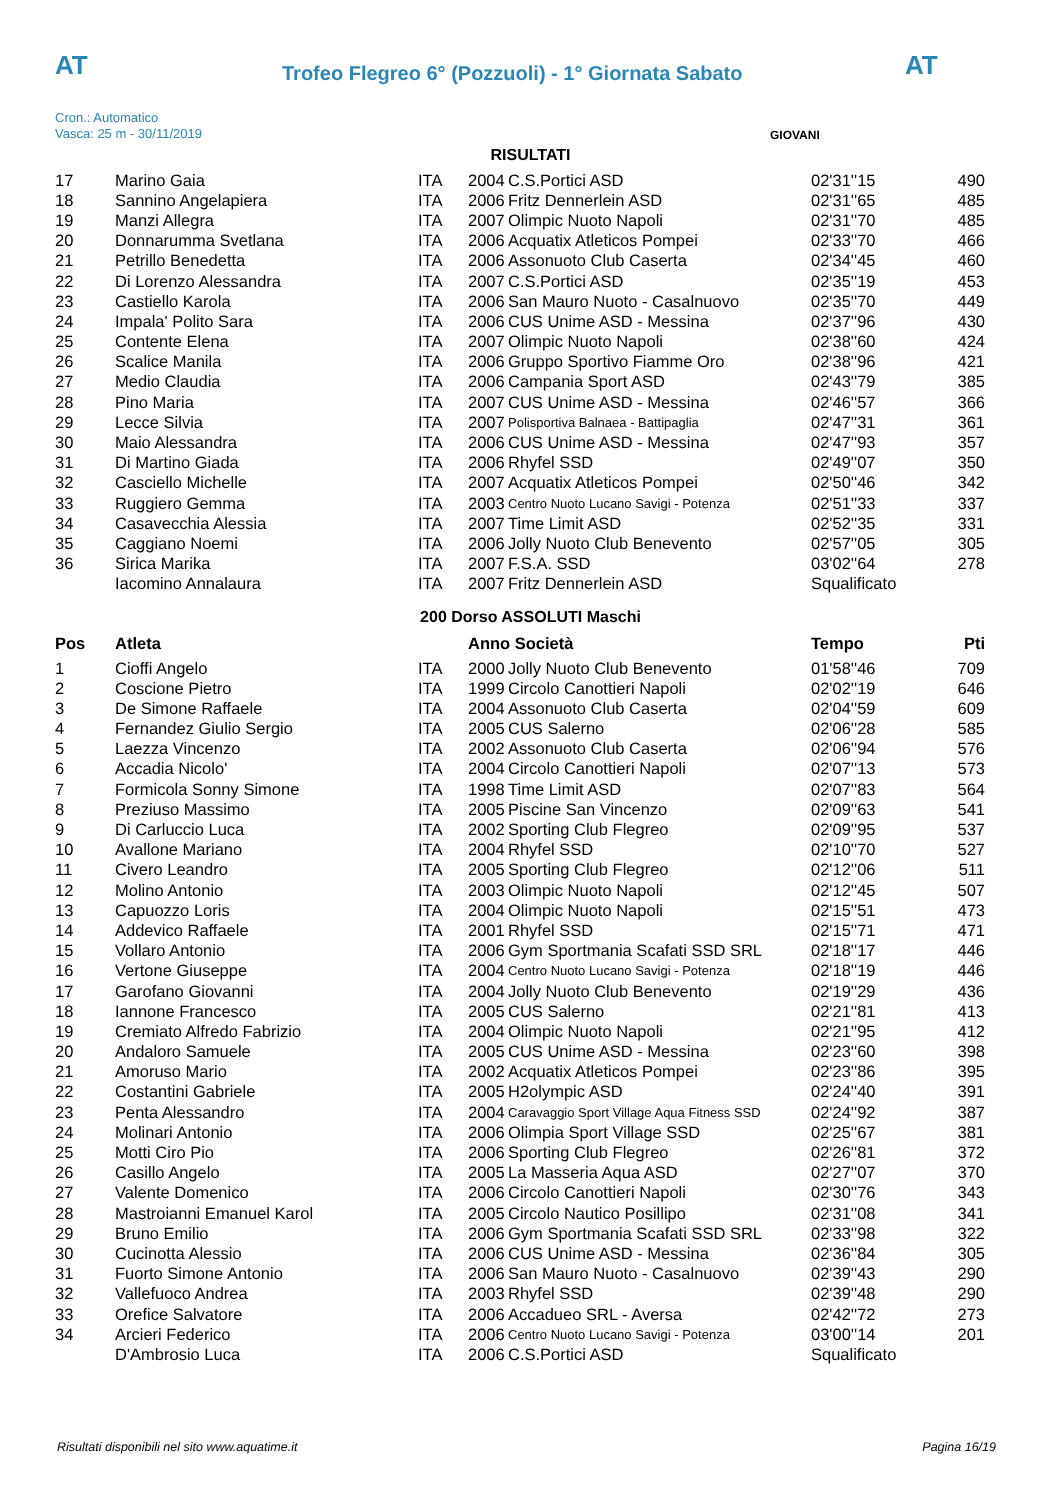AT
Trofeo Flegreo 6° (Pozzuoli) - 1° Giornata Sabato
AT
Cron.: Automatico
Vasca: 25 m - 30/11/2019
GIOVANI
RISULTATI
| 17 | Marino Gaia | ITA | 2004 | C.S.Portici ASD | 02'31''15 | 490 |
| 18 | Sannino Angelapiera | ITA | 2006 | Fritz Dennerlein ASD | 02'31''65 | 485 |
| 19 | Manzi Allegra | ITA | 2007 | Olimpic Nuoto Napoli | 02'31''70 | 485 |
| 20 | Donnarumma Svetlana | ITA | 2006 | Acquatix Atleticos Pompei | 02'33''70 | 466 |
| 21 | Petrillo Benedetta | ITA | 2006 | Assonuoto Club Caserta | 02'34''45 | 460 |
| 22 | Di Lorenzo Alessandra | ITA | 2007 | C.S.Portici ASD | 02'35''19 | 453 |
| 23 | Castiello Karola | ITA | 2006 | San Mauro Nuoto - Casalnuovo | 02'35''70 | 449 |
| 24 | Impala' Polito Sara | ITA | 2006 | CUS Unime ASD - Messina | 02'37''96 | 430 |
| 25 | Contente Elena | ITA | 2007 | Olimpic Nuoto Napoli | 02'38''60 | 424 |
| 26 | Scalice Manila | ITA | 2006 | Gruppo Sportivo Fiamme Oro | 02'38''96 | 421 |
| 27 | Medio Claudia | ITA | 2006 | Campania Sport ASD | 02'43''79 | 385 |
| 28 | Pino Maria | ITA | 2007 | CUS Unime ASD - Messina | 02'46''57 | 366 |
| 29 | Lecce Silvia | ITA | 2007 | Polisportiva Balnaea - Battipaglia | 02'47''31 | 361 |
| 30 | Maio Alessandra | ITA | 2006 | CUS Unime ASD - Messina | 02'47''93 | 357 |
| 31 | Di Martino Giada | ITA | 2006 | Rhyfel SSD | 02'49''07 | 350 |
| 32 | Casciello Michelle | ITA | 2007 | Acquatix Atleticos Pompei | 02'50''46 | 342 |
| 33 | Ruggiero Gemma | ITA | 2003 | Centro Nuoto Lucano Savigi - Potenza | 02'51''33 | 337 |
| 34 | Casavecchia Alessia | ITA | 2007 | Time Limit ASD | 02'52''35 | 331 |
| 35 | Caggiano Noemi | ITA | 2006 | Jolly Nuoto Club Benevento | 02'57''05 | 305 |
| 36 | Sirica Marika | ITA | 2007 | F.S.A. SSD | 03'02''64 | 278 |
| | Iacomino Annalaura | ITA | 2007 | Fritz Dennerlein ASD | Squalificato | |
200 Dorso ASSOLUTI Maschi
| Pos | Atleta | | Anno Società | | Tempo | Pti |
| --- | --- | --- | --- | --- | --- | --- |
| 1 | Cioffi Angelo | ITA | 2000 | Jolly Nuoto Club Benevento | 01'58''46 | 709 |
| 2 | Coscione Pietro | ITA | 1999 | Circolo Canottieri Napoli | 02'02''19 | 646 |
| 3 | De Simone Raffaele | ITA | 2004 | Assonuoto Club Caserta | 02'04''59 | 609 |
| 4 | Fernandez Giulio Sergio | ITA | 2005 | CUS Salerno | 02'06''28 | 585 |
| 5 | Laezza Vincenzo | ITA | 2002 | Assonuoto Club Caserta | 02'06''94 | 576 |
| 6 | Accadia Nicolo' | ITA | 2004 | Circolo Canottieri Napoli | 02'07''13 | 573 |
| 7 | Formicola Sonny Simone | ITA | 1998 | Time Limit ASD | 02'07''83 | 564 |
| 8 | Preziuso Massimo | ITA | 2005 | Piscine San Vincenzo | 02'09''63 | 541 |
| 9 | Di Carluccio Luca | ITA | 2002 | Sporting Club Flegreo | 02'09''95 | 537 |
| 10 | Avallone Mariano | ITA | 2004 | Rhyfel SSD | 02'10''70 | 527 |
| 11 | Civero Leandro | ITA | 2005 | Sporting Club Flegreo | 02'12''06 | 511 |
| 12 | Molino Antonio | ITA | 2003 | Olimpic Nuoto Napoli | 02'12''45 | 507 |
| 13 | Capuozzo Loris | ITA | 2004 | Olimpic Nuoto Napoli | 02'15''51 | 473 |
| 14 | Addevico Raffaele | ITA | 2001 | Rhyfel SSD | 02'15''71 | 471 |
| 15 | Vollaro Antonio | ITA | 2006 | Gym Sportmania Scafati SSD SRL | 02'18''17 | 446 |
| 16 | Vertone Giuseppe | ITA | 2004 | Centro Nuoto Lucano Savigi - Potenza | 02'18''19 | 446 |
| 17 | Garofano Giovanni | ITA | 2004 | Jolly Nuoto Club Benevento | 02'19''29 | 436 |
| 18 | Iannone Francesco | ITA | 2005 | CUS Salerno | 02'21''81 | 413 |
| 19 | Cremiato Alfredo Fabrizio | ITA | 2004 | Olimpic Nuoto Napoli | 02'21''95 | 412 |
| 20 | Andaloro Samuele | ITA | 2005 | CUS Unime ASD - Messina | 02'23''60 | 398 |
| 21 | Amoruso Mario | ITA | 2002 | Acquatix Atleticos Pompei | 02'23''86 | 395 |
| 22 | Costantini Gabriele | ITA | 2005 | H2olympic ASD | 02'24''40 | 391 |
| 23 | Penta Alessandro | ITA | 2004 | Caravaggio Sport Village Aqua Fitness SSD | 02'24''92 | 387 |
| 24 | Molinari Antonio | ITA | 2006 | Olimpia Sport Village SSD | 02'25''67 | 381 |
| 25 | Motti Ciro Pio | ITA | 2006 | Sporting Club Flegreo | 02'26''81 | 372 |
| 26 | Casillo Angelo | ITA | 2005 | La Masseria Aqua ASD | 02'27''07 | 370 |
| 27 | Valente Domenico | ITA | 2006 | Circolo Canottieri Napoli | 02'30''76 | 343 |
| 28 | Mastroianni Emanuel Karol | ITA | 2005 | Circolo Nautico Posillipo | 02'31''08 | 341 |
| 29 | Bruno Emilio | ITA | 2006 | Gym Sportmania Scafati SSD SRL | 02'33''98 | 322 |
| 30 | Cucinotta Alessio | ITA | 2006 | CUS Unime ASD - Messina | 02'36''84 | 305 |
| 31 | Fuorto Simone Antonio | ITA | 2006 | San Mauro Nuoto - Casalnuovo | 02'39''43 | 290 |
| 32 | Vallefuoco Andrea | ITA | 2003 | Rhyfel SSD | 02'39''48 | 290 |
| 33 | Orefice Salvatore | ITA | 2006 | Accadueo SRL - Aversa | 02'42''72 | 273 |
| 34 | Arcieri Federico | ITA | 2006 | Centro Nuoto Lucano Savigi - Potenza | 03'00''14 | 201 |
| | D'Ambrosio Luca | ITA | 2006 | C.S.Portici ASD | Squalificato | |
Risultati disponibili nel sito www.aquatime.it Pagina 16/19